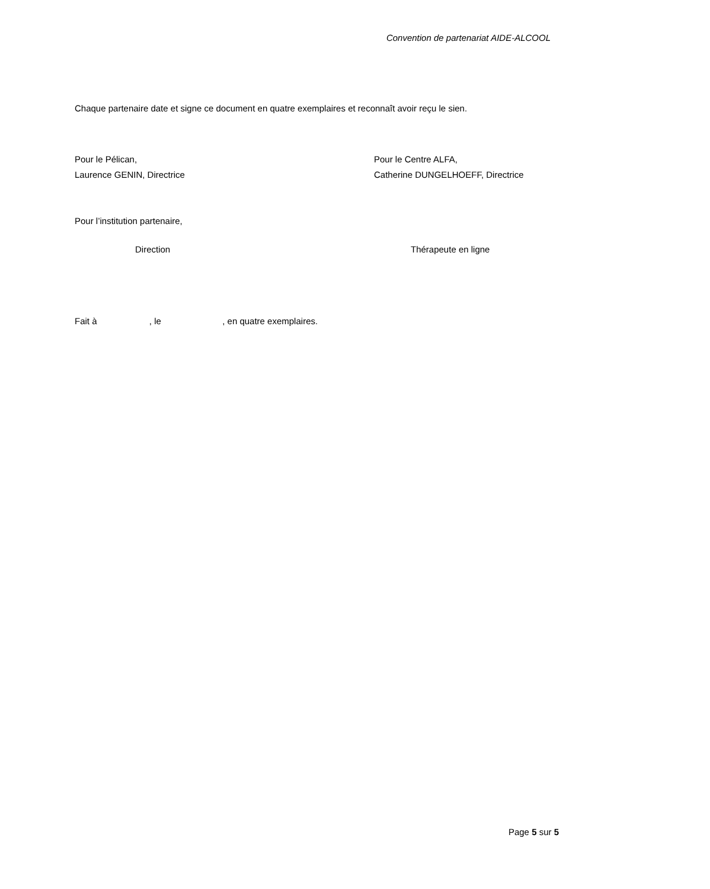Convention de partenariat AIDE-ALCOOL
Chaque partenaire date et signe ce document en quatre exemplaires et reconnaît avoir reçu le sien.
Pour le Pélican,
Laurence GENIN, Directrice
Pour le Centre ALFA,
Catherine DUNGELHOEFF, Directrice
Pour l’institution partenaire,
Direction Thérapeute en ligne
Fait à , le , en quatre exemplaires.
Page 5 sur 5